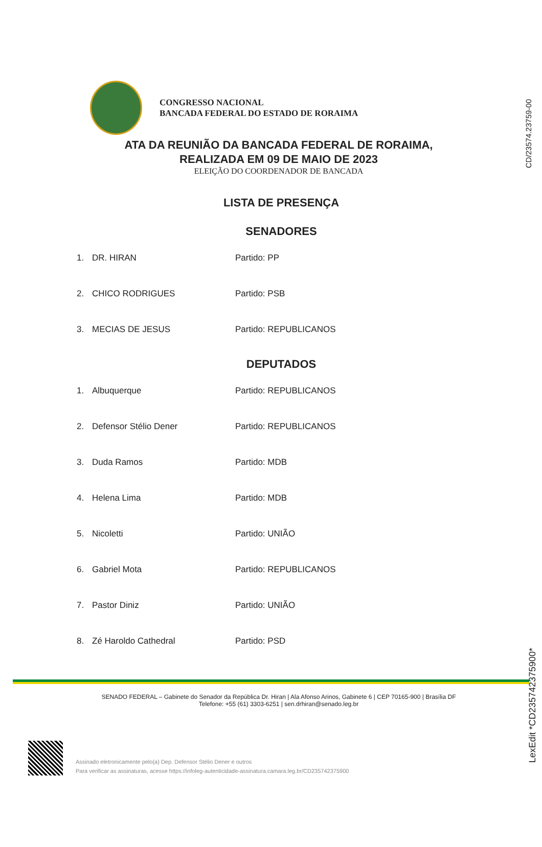CD/23574.23759-00
CONGRESSO NACIONAL
BANCADA FEDERAL DO ESTADO DE RORAIMA
ATA DA REUNIÃO DA BANCADA FEDERAL DE RORAIMA,
REALIZADA EM 09 DE MAIO DE 2023
ELEIÇÃO DO COORDENADOR DE BANCADA
LISTA DE PRESENÇA
SENADORES
| 1. | DR. HIRAN | Partido: PP |
| 2. | CHICO RODRIGUES | Partido: PSB |
| 3. | MECIAS DE JESUS | Partido: REPUBLICANOS |
DEPUTADOS
| 1. | Albuquerque | Partido: REPUBLICANOS |
| 2. | Defensor Stélio Dener | Partido: REPUBLICANOS |
| 3. | Duda Ramos | Partido: MDB |
| 4. | Helena Lima | Partido: MDB |
| 5. | Nicoletti | Partido: UNIÃO |
| 6. | Gabriel Mota | Partido: REPUBLICANOS |
| 7. | Pastor Diniz | Partido: UNIÃO |
| 8. | Zé Haroldo Cathedral | Partido: PSD |
SENADO FEDERAL – Gabinete do Senador da República Dr. Hiran | Ala Afonso Arinos, Gabinete 6 | CEP 70165-900 | Brasília DF
Telefone: +55 (61) 3303-6251 | sen.drhiran@senado.leg.br
Assinado eletronicamente pelo(a) Dep. Defensor Stélio Dener e outros
Para verificar as assinaturas, acesse https://infoleg-autenticidade-assinatura.camara.leg.br/CD235742375900
LexEdit *CD235742375900*